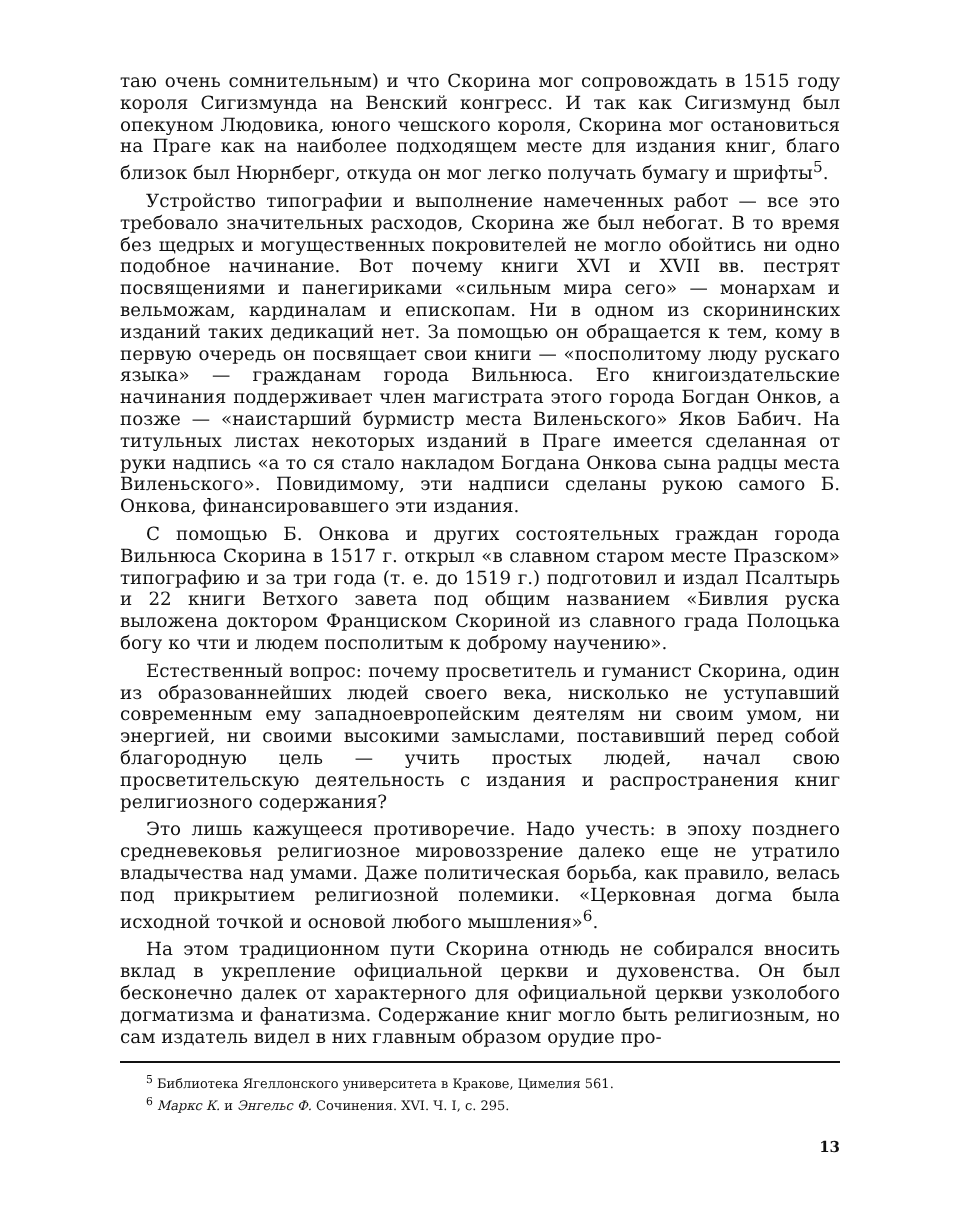таю очень сомнительным) и что Скорина мог сопровождать в 1515 году короля Сигизмунда на Венский конгресс. И так как Сигизмунд был опекуном Людовика, юного чешского короля, Скорина мог остановиться на Праге как на наиболее подходящем месте для издания книг, благо близок был Нюрнберг, откуда он мог легко получать бумагу и шрифты<sup>5</sup>.
Устройство типографии и выполнение намеченных работ — все это требовало значительных расходов, Скорина же был небогат. В то время без щедрых и могущественных покровителей не могло обойтись ни одно подобное начинание. Вот почему книги XVI и XVII вв. пестрят посвящениями и панегириками «сильным мира сего» — монархам и вельможам, кардиналам и епископам. Ни в одном из скорининских изданий таких дедикаций нет. За помощью он обращается к тем, кому в первую очередь он посвящает свои книги — «посполитому люду рускаго языка» — гражданам города Вильнюса. Его книгоиздательские начинания поддерживает член магистрата этого города Богдан Онков, а позже — «наистарший бурмистр места Виленьского» Яков Бабич. На титульных листах некоторых изданий в Праге имеется сделанная от руки надпись «а то ся стало накладом Богдана Онкова сына радцы места Виленьского». Повидимому, эти надписи сделаны рукою самого Б. Онкова, финансировавшего эти издания.
С помощью Б. Онкова и других состоятельных граждан города Вильнюса Скорина в 1517 г. открыл «в славном старом месте Празском» типографию и за три года (т. е. до 1519 г.) подготовил и издал Псалтырь и 22 книги Ветхого завета под общим названием «Бивлия руска выложена доктором Франциском Скориной из славного града Полоцька богу ко чти и людем посполитым к доброму научению».
Естественный вопрос: почему просветитель и гуманист Скорина, один из образованнейших людей своего века, нисколько не уступавший современным ему западноевропейским деятелям ни своим умом, ни энергией, ни своими высокими замыслами, поставивший перед собой благородную цель — учить простых людей, начал свою просветительскую деятельность с издания и распространения книг религиозного содержания?
Это лишь кажущееся противоречие. Надо учесть: в эпоху позднего средневековья религиозное мировоззрение далеко еще не утратило владычества над умами. Даже политическая борьба, как правило, велась под прикрытием религиозной полемики. «Церковная догма была исходной точкой и основой любого мышления»<sup>6</sup>.
На этом традиционном пути Скорина отнюдь не собирался вносить вклад в укрепление официальной церкви и духовенства. Он был бесконечно далек от характерного для официальной церкви узколобого догматизма и фанатизма. Содержание книг могло быть религиозным, но сам издатель видел в них главным образом орудие про-
<sup>5</sup> Библиотека Ягеллонского университета в Кракове, Цимелия 561.
<sup>6</sup> Маркс К. и Энгельс Ф. Сочинения. XVI. Ч. I, с. 295.
13